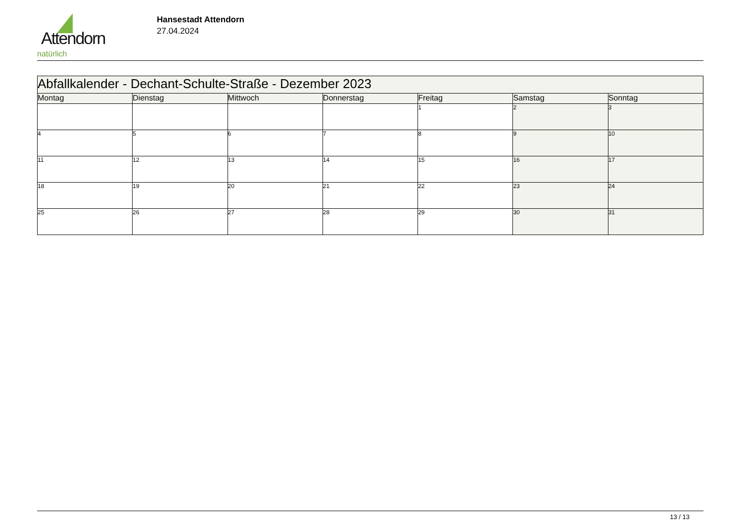Attendorn
natürlich
Hansestadt Attendorn
27.04.2024
| Abfallkalender - Dechant-Schulte-Straße - Dezember 2023 | | | | | | |
| Montag | Dienstag | Mittwoch | Donnerstag | Freitag | Samstag | Sonntag |
| | | | | 1 | 2 | 3 |
| 4 | 5 | 6 | 7 | 8 | 9 | 10 |
| 11 | 12 | 13 | 14 | 15 | 16 | 17 |
| 18 | 19 | 20 | 21 | 22 | 23 | 24 |
| 25 | 26 | 27 | 28 | 29 | 30 | 31 |
13 / 13